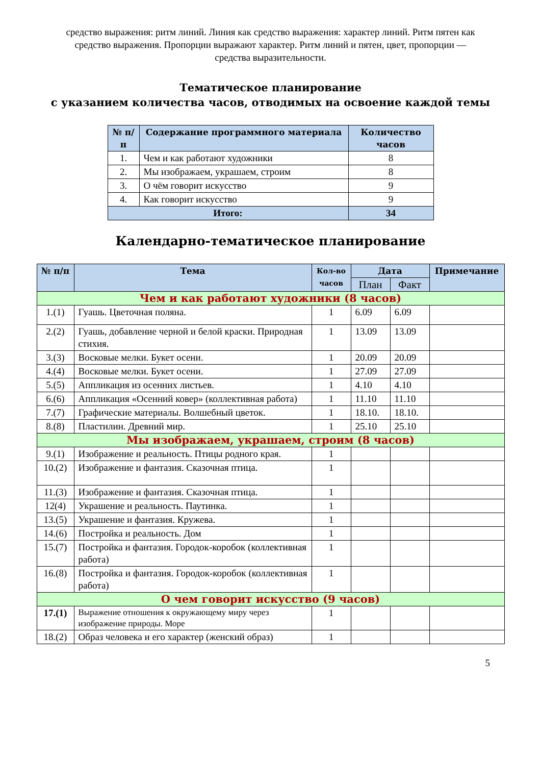средство выражения: ритм линий. Линия как средство выражения: характер линий. Ритм пятен как средство выражения. Пропорции выражают характер. Ритм линий и пятен, цвет, пропорции — средства выразительности.
Тематическое планирование
с указанием количества часов, отводимых на освоение каждой темы
| № п/п | Содержание программного материала | Количество часов |
| --- | --- | --- |
| 1. | Чем и как работают художники | 8 |
| 2. | Мы изображаем, украшаем, строим | 8 |
| 3. | О чём говорит искусство | 9 |
| 4. | Как говорит искусство | 9 |
| Итого: | | 34 |
Календарно-тематическое планирование
| № п/п | Тема | Кол-во часов | Дата | | Примечание |
| --- | --- | --- | --- | --- | --- |
| | | | План | Факт | |
| Чем и как работают художники (8 часов) | | | | | |
| 1.(1) | Гуашь. Цветочная поляна. | 1 | 6.09 | 6.09 | |
| 2.(2) | Гуашь, добавление черной и белой краски. Природная стихия. | 1 | 13.09 | 13.09 | |
| 3.(3) | Восковые мелки. Букет осени. | 1 | 20.09 | 20.09 | |
| 4.(4) | Восковые мелки. Букет осени. | 1 | 27.09 | 27.09 | |
| 5.(5) | Аппликация из осенних листьев. | 1 | 4.10 | 4.10 | |
| 6.(6) | Аппликация «Осенний ковер» (коллективная работа) | 1 | 11.10 | 11.10 | |
| 7.(7) | Графические материалы. Волшебный цветок. | 1 | 18.10. | 18.10. | |
| 8.(8) | Пластилин. Древний мир. | 1 | 25.10 | 25.10 | |
| Мы изображаем, украшаем, строим (8 часов) | | | | | |
| 9.(1) | Изображение и реальность. Птицы родного края. | 1 | | | |
| 10.(2) | Изображение и фантазия. Сказочная птица. | 1 | | | |
| 11.(3) | Изображение и фантазия. Сказочная птица. | 1 | | | |
| 12(4) | Украшение и реальность. Паутинка. | 1 | | | |
| 13.(5) | Украшение и фантазия. Кружева. | 1 | | | |
| 14.(6) | Постройка и реальность. Дом | 1 | | | |
| 15.(7) | Постройка и фантазия. Городок-коробок (коллективная работа) | 1 | | | |
| 16.(8) | Постройка и фантазия. Городок-коробок (коллективная работа) | 1 | | | |
| О чем говорит искусство (9 часов) | | | | | |
| 17.(1) | Выражение отношения к окружающему миру через изображение природы. Море | 1 | | | |
| 18.(2) | Образ человека и его характер (женский образ) | 1 | | | |
5